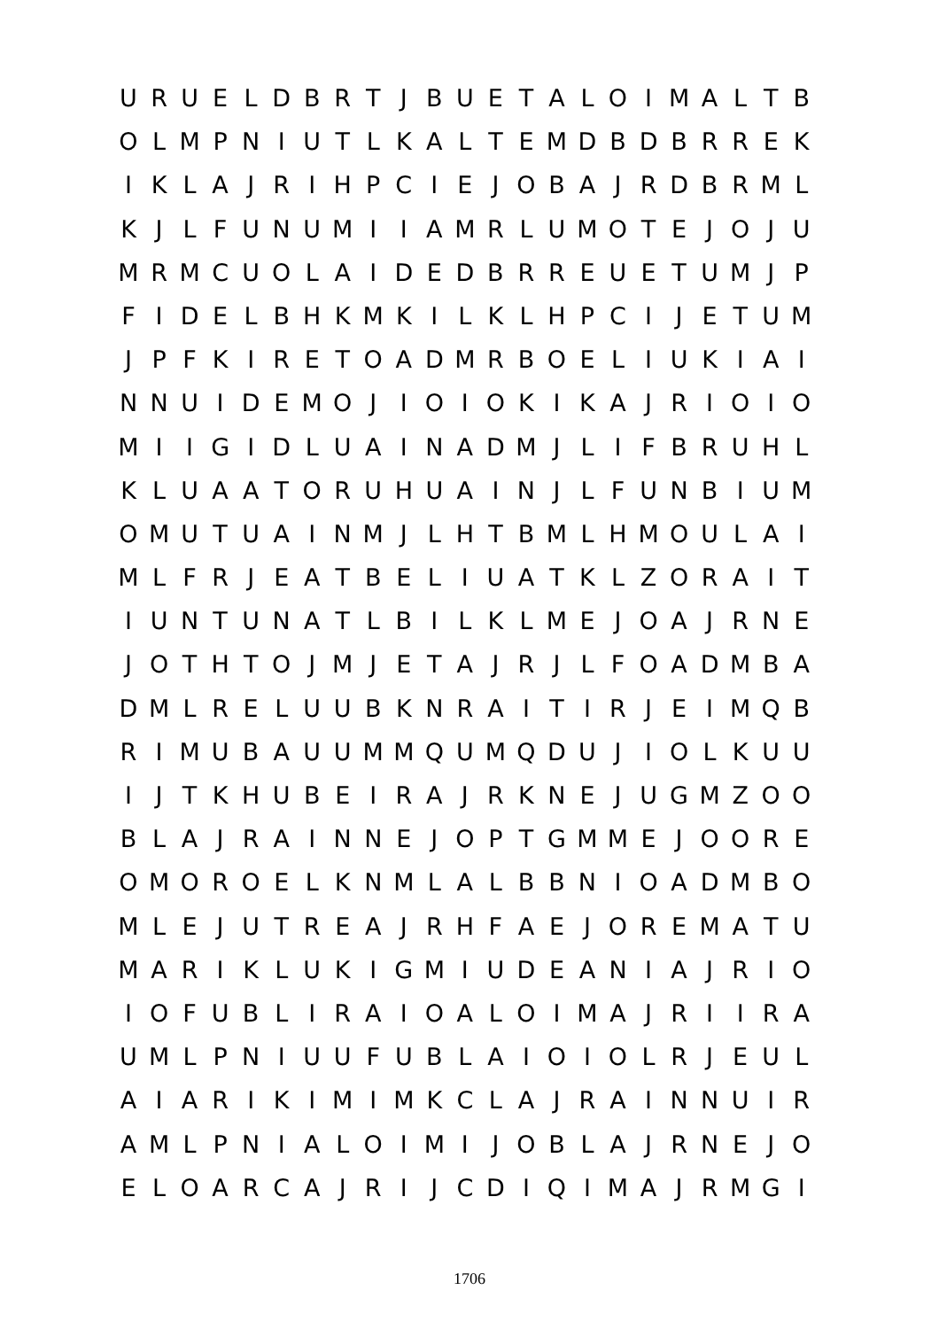U R U E L D B R T J B U E T A L O I M A L T B
O L M P N I U T L K A L T E M D B D B R R E K
I K L A J R I H P C I E J O B A J R D B R M L
K J L F U N U M I I A M R L U M O T E J O J U
M R M C U O L A I D E D B R R E U E T U M J P
F I D E L B H K M K I L K L H P C I J E T U M
J P F K I R E T O A D M R B O E L I U K I A I
N N U I D E M O J I O I O K I K A J R I O I O
M I I G I D L U A I N A D M J L I F B R U H L
K L U A A T O R U H U A I N J L F U N B I U M
O M U T U A I N M J L H T B M L H M O U L A I
M L F R J E A T B E L I U A T K L Z O R A I T
I U N T U N A T L B I L K L M E J O A J R N E
J O T H T O J M J E T A J R J L F O A D M B A
D M L R E L U U B K N R A I T I R J E I M Q B
R I M U B A U U M M Q U M Q D U J I O L K U U
I J T K H U B E I R A J R K N E J U G M Z O O
B L A J R A I N N E J O P T G M M E J O O R E
O M O R O E L K N M L A L B B N I O A D M B O
M L E J U T R E A J R H F A E J O R E M A T U
M A R I K L U K I G M I U D E A N I A J R I O
I O F U B L I R A I O A L O I M A J R I I R A
U M L P N I U U F U B L A I O I O L R J E U L
A I A R I K I M I M K C L A J R A I N N U I R
A M L P N I A L O I M I J O B L A J R N E J O
E L O A R C A J R I J C D I Q I M A J R M G I
1706